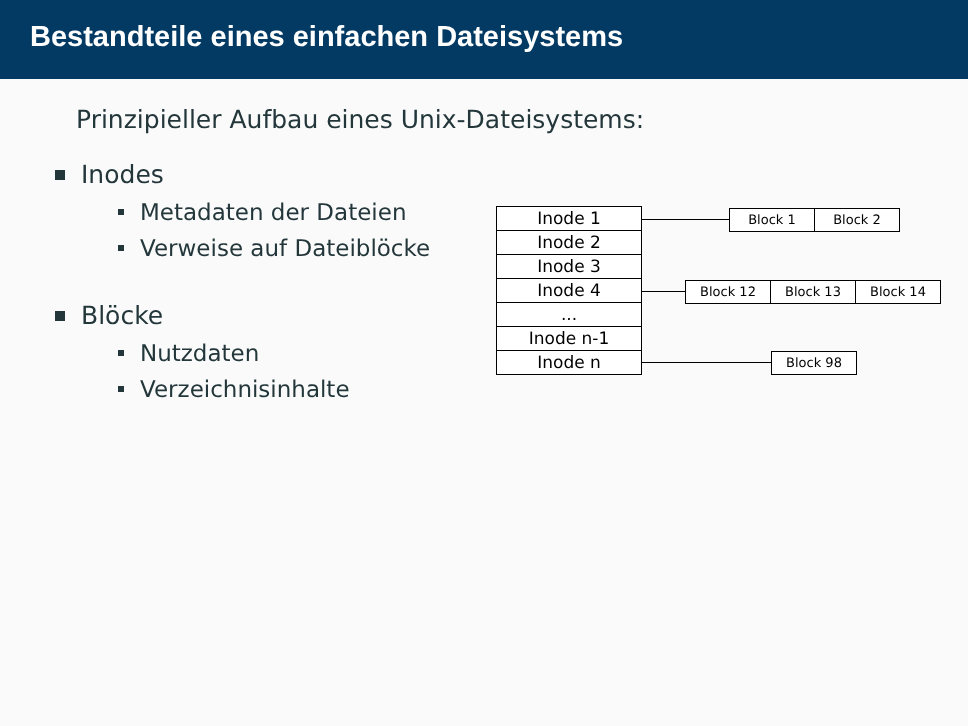Bestandteile eines einfachen Dateisystems
Prinzipieller Aufbau eines Unix-Dateisystems:
Inodes
Metadaten der Dateien
Verweise auf Dateiblöcke
Blöcke
Nutzdaten
Verzeichnisinhalte
Inode 1
Inode 2
Inode 3
Inode 4
...
Inode n-1
Inode n
Block 1 Block 2
Block 12 Block 13 Block 14
Block 98